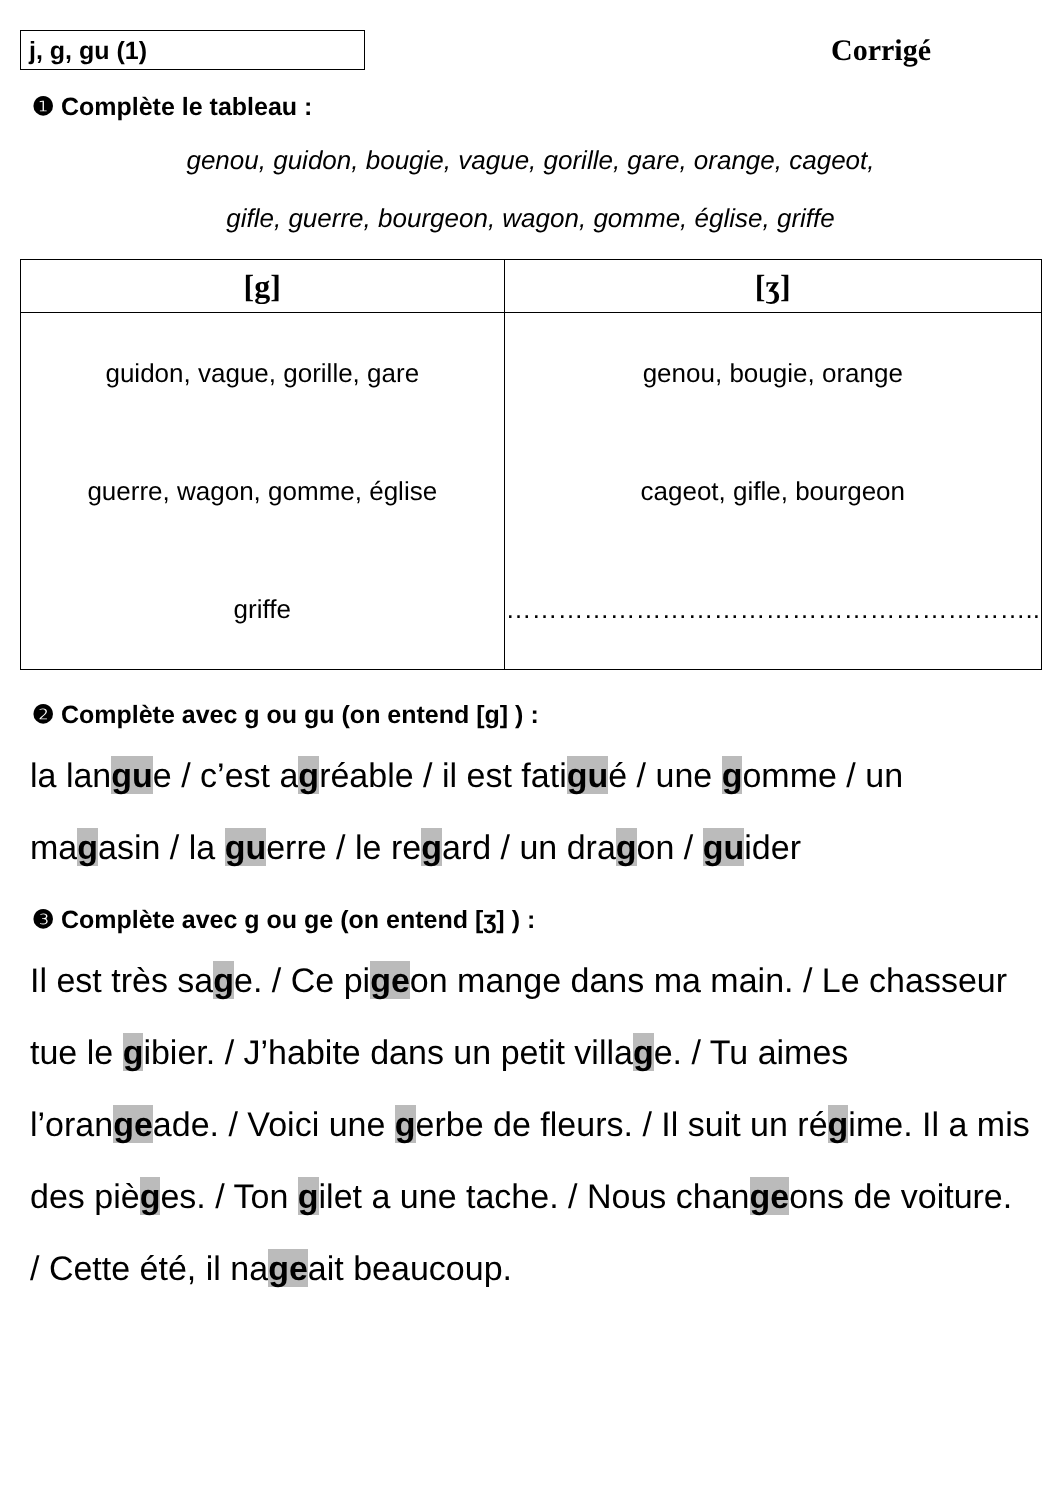j, g, gu (1)
Corrigé
❶ Complète le tableau :
genou, guidon, bougie, vague, gorille, gare, orange, cageot,
gifle, guerre, bourgeon, wagon, gomme, église, griffe
| [g] | [ʒ] |
| --- | --- |
| guidon, vague, gorille, gare guerre, wagon, gomme, église griffe | genou, bougie, orange cageot, gifle, bourgeon …………………………………………………….. |
❷ Complète avec g ou gu (on entend [g] ) :
la langue / c’est agréable / il est fatigué / une gomme / un magasin / la guerre / le regard / un dragon / guider
❸ Complète avec g ou ge (on entend [ʒ] ) :
Il est très sage. / Ce pigeon mange dans ma main. / Le chasseur tue le gibier. / J’habite dans un petit village. / Tu aimes l’orangeade. / Voici une gerbe de fleurs. / Il suit un régime. Il a mis des pièges. / Ton gilet a une tache. / Nous changeons de voiture. / Cette été, il nageait beaucoup.